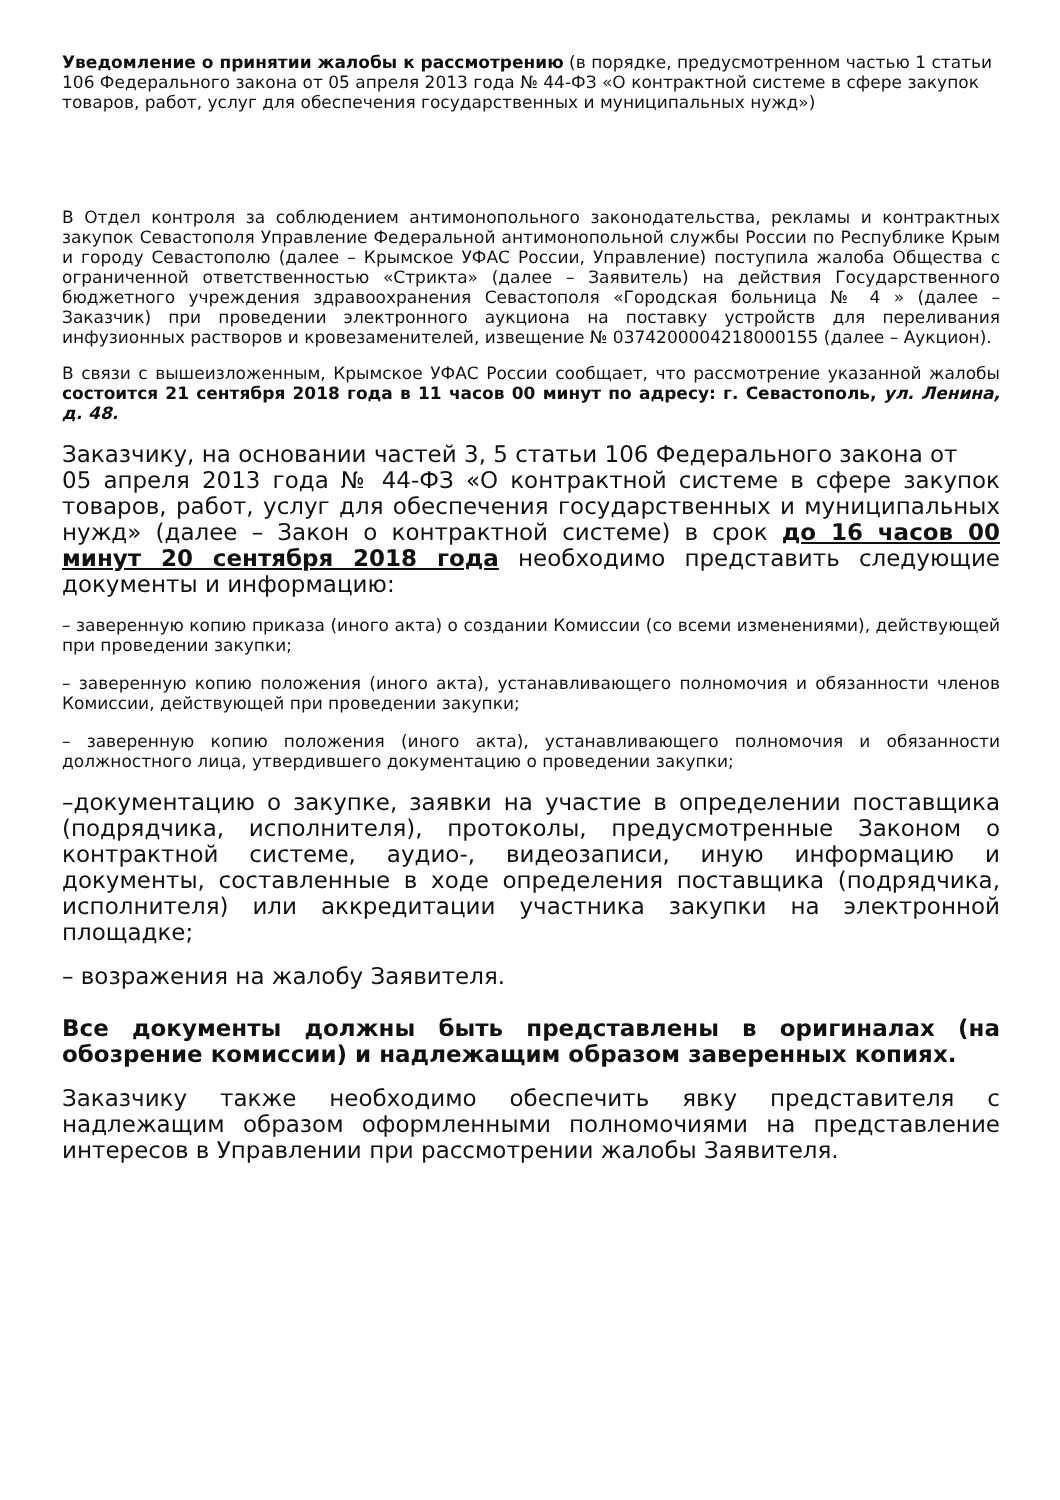Уведомление о принятии жалобы к рассмотрению (в порядке, предусмотренном частью 1 статьи 106 Федерального закона от 05 апреля 2013 года № 44-ФЗ «О контрактной системе в сфере закупок товаров, работ, услуг для обеспечения государственных и муниципальных нужд»)
В Отдел контроля за соблюдением антимонопольного законодательства, рекламы и контрактных закупок Севастополя Управление Федеральной антимонопольной службы России по Республике Крым и городу Севастополю (далее – Крымское УФАС России, Управление) поступила жалоба Общества с ограниченной ответственностью «Стрикта» (далее – Заявитель) на действия Государственного бюджетного учреждения здравоохранения Севастополя «Городская больница № 4 » (далее – Заказчик) при проведении электронного аукциона на поставку устройств для переливания инфузионных растворов и кровезаменителей, извещение № 0374200004218000155 (далее – Аукцион).
В связи с вышеизложенным, Крымское УФАС России сообщает, что рассмотрение указанной жалобы состоится 21 сентября 2018 года в 11 часов 00 минут по адресу: г. Севастополь, ул. Ленина, д. 48.
Заказчику, на основании частей 3, 5 статьи 106 Федерального закона от
05 апреля 2013 года № 44-ФЗ «О контрактной системе в сфере закупок товаров, работ, услуг для обеспечения государственных и муниципальных нужд» (далее – Закон о контрактной системе) в срок до 16 часов 00 минут 20 сентября 2018 года необходимо представить следующие документы и информацию:
– заверенную копию приказа (иного акта) о создании Комиссии (со всеми изменениями), действующей при проведении закупки;
– заверенную копию положения (иного акта), устанавливающего полномочия и обязанности членов Комиссии, действующей при проведении закупки;
– заверенную копию положения (иного акта), устанавливающего полномочия и обязанности должностного лица, утвердившего документацию о проведении закупки;
–документацию о закупке, заявки на участие в определении поставщика (подрядчика, исполнителя), протоколы, предусмотренные Законом о контрактной системе, аудио-, видеозаписи, иную информацию и документы, составленные в ходе определения поставщика (подрядчика, исполнителя) или аккредитации участника закупки на электронной площадке;
– возражения на жалобу Заявителя.
Все документы должны быть представлены в оригиналах (на обозрение комиссии) и надлежащим образом заверенных копиях.
Заказчику также необходимо обеспечить явку представителя с надлежащим образом оформленными полномочиями на представление интересов в Управлении при рассмотрении жалобы Заявителя.